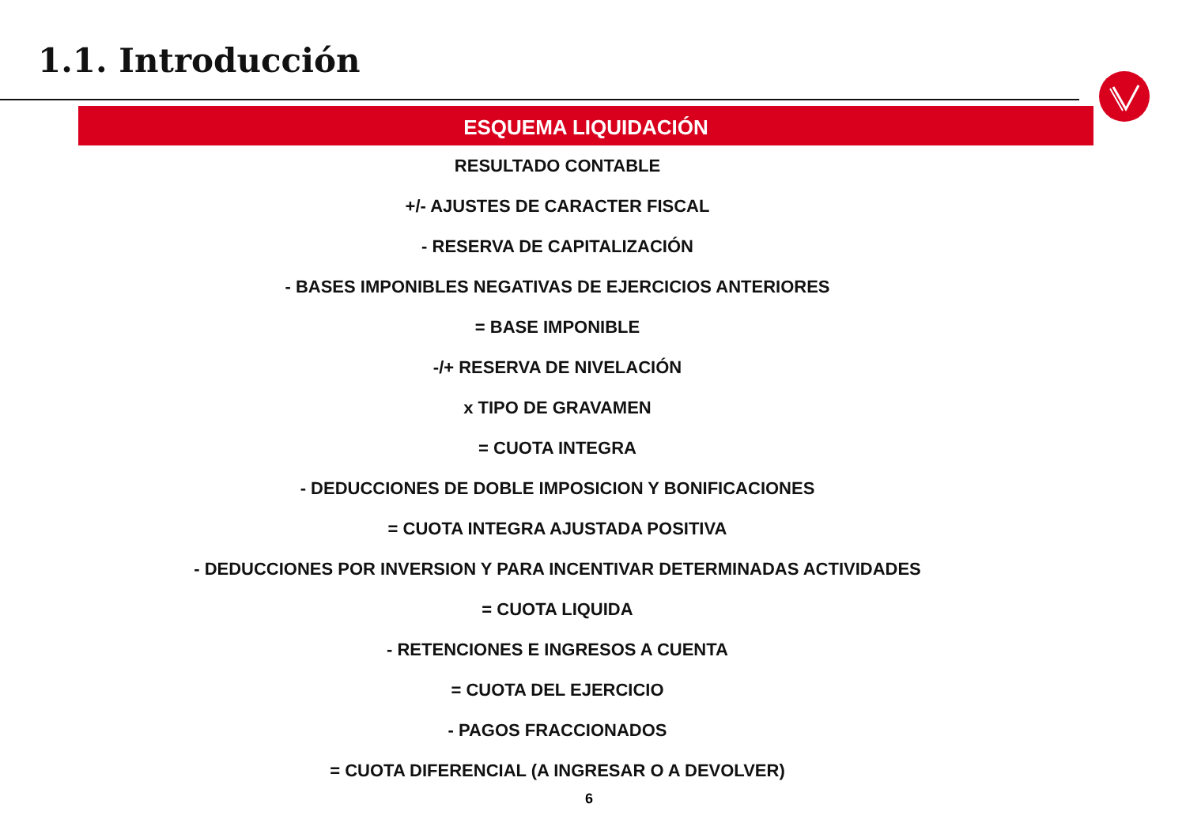1.1. Introducción
ESQUEMA LIQUIDACIÓN
RESULTADO CONTABLE
+/- AJUSTES DE CARACTER FISCAL
- RESERVA DE CAPITALIZACIÓN
- BASES IMPONIBLES NEGATIVAS DE EJERCICIOS ANTERIORES
= BASE IMPONIBLE
-/+ RESERVA DE NIVELACIÓN
x TIPO DE GRAVAMEN
= CUOTA INTEGRA
- DEDUCCIONES DE DOBLE IMPOSICION Y BONIFICACIONES
= CUOTA INTEGRA AJUSTADA POSITIVA
- DEDUCCIONES POR INVERSION Y PARA INCENTIVAR DETERMINADAS ACTIVIDADES
= CUOTA LIQUIDA
- RETENCIONES E INGRESOS A CUENTA
= CUOTA DEL EJERCICIO
- PAGOS FRACCIONADOS
= CUOTA DIFERENCIAL (A INGRESAR O A DEVOLVER)
6